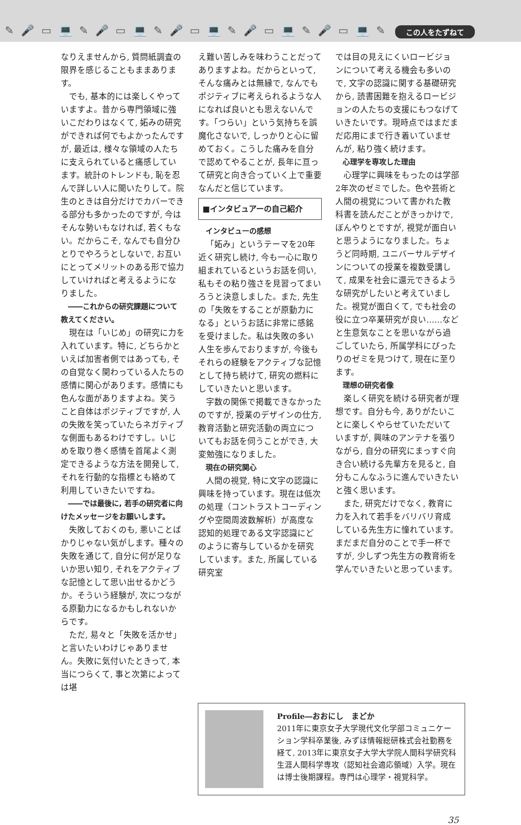✎ 🎤 ▭ 💻 ✎ 🎤 ▭ 💻 ✎ 🎤 ▭ 💻 ✎ 🎤 ▭ 💻 ✎ 🎤 ▭ 💻 ✎
この人をたずねて
なりえませんから, 質問紙調査の限界を感じることもままあります。
でも, 基本的には楽しくやっていますよ。昔から専門領域に強いこだわりはなくて, 妬みの研究ができれば何でもよかったんですが, 最近は, 様々な領域の人たちに支えられていると痛感しています。統計のトレンドも, 恥を忍んで詳しい人に聞いたりして。院生のときは自分だけでカバーできる部分も多かったのですが, 今はそんな勢いもなければ, 若くもない。だからこそ, なんでも自分ひとりでやろうとしないで, お互いにとってメリットのある形で協力していければと考えるようになりました。
――これからの研究課題について教えてください。
現在は「いじめ」の研究に力を入れています。特に, どちらかといえば加害者側ではあっても, その自覚なく関わっている人たちの感情に関心があります。感情にも色んな面がありますよね。笑うこと自体はポジティブですが, 人の失敗を笑っていたらネガティブな側面もあるわけですし。いじめを取り巻く感情を首尾よく測定できるような方法を開発して, それを行動的な指標とも絡めて利用していきたいですね。
――では最後に, 若手の研究者に向けたメッセージをお願いします。
失敗しておくのも, 悪いことばかりじゃない気がします。種々の失敗を通じて, 自分に何が足りないか思い知り, それをアクティブな記憶として思い出せるかどうか。そういう経験が, 次につながる原動力になるかもしれないからです。
ただ, 易々と「失敗を活かせ」と言いたいわけじゃありません。失敗に気付いたときって, 本当につらくて, 事と次第によっては堪
え難い苦しみを味わうことだってありますよね。だからといって, そんな痛みとは無縁で, なんでもポジティブに考えられるような人になれば良いとも思えないんです。「つらい」という気持ちを誤魔化さないで, しっかりと心に留めておく。こうした痛みを自分で認めてやることが, 長年に亘って研究と向き合っていく上で重要なんだと信じています。
■インタビュアーの自己紹介
インタビューの感想
「妬み」というテーマを20年近く研究し続け, 今も一心に取り組まれているというお話を伺い, 私もその粘り強さを見習ってまいろうと決意しました。また, 先生の「失敗をすることが原動力になる」というお話に非常に感銘を受けました。私は失敗の多い人生を歩んでおりますが, 今後もそれらの経験をアクティブな記憶として持ち続けて, 研究の燃料にしていきたいと思います。
字数の関係で掲載できなかったのですが, 授業のデザインの仕方, 教育活動と研究活動の両立についてもお話を伺うことができ, 大変勉強になりました。
現在の研究関心
人間の視覚, 特に文字の認識に興味を持っています。現在は低次の処理（コントラストコーディングや空間周波数解析）が高度な認知的処理である文字認識にどのように寄与しているかを研究しています。また, 所属している研究室
では目の見えにくいロービジョンについて考える機会も多いので, 文字の認識に関する基礎研究から, 読書困難を抱えるロービジョンの人たちの支援にもつなげていきたいです。現時点ではまだまだ応用にまで行き着いていませんが, 粘り強く続けます。
心理学を専攻した理由
心理学に興味をもったのは学部2年次のゼミでした。色や芸術と人間の視覚について書かれた教科書を読んだことがきっかけで, ぼんやりとですが, 視覚が面白いと思うようになりました。ちょうど同時期, ユニバーサルデザインについての授業を複数受講して, 成果を社会に還元できるような研究がしたいと考えていました。視覚が面白くて, でも社会の役に立つ卒業研究が良い……などと生意気なことを思いながら過ごしていたら, 所属学科にぴったりのゼミを見つけて, 現在に至ります。
理想の研究者像
楽しく研究を続ける研究者が理想です。自分も今, ありがたいことに楽しくやらせていただいていますが, 興味のアンテナを張りながら, 自分の研究にまっすぐ向き合い続ける先輩方を見ると, 自分もこんなふうに進んでいきたいと強く思います。
また, 研究だけでなく, 教育に力を入れて若手をバリバリ育成している先生方に憧れています。まだまだ自分のことで手一杯ですが, 少しずつ先生方の教育術を学んでいきたいと思っています。
Profile―おおにし　まどか
2011年に東京女子大学現代文化学部コミュニケーション学科卒業後, みずほ情報総研株式会社勤務を経て, 2013年に東京女子大学大学院人間科学研究科生涯人間科学専攻（認知社会適応領域）入学。現在は博士後期課程。専門は心理学・視覚科学。
35